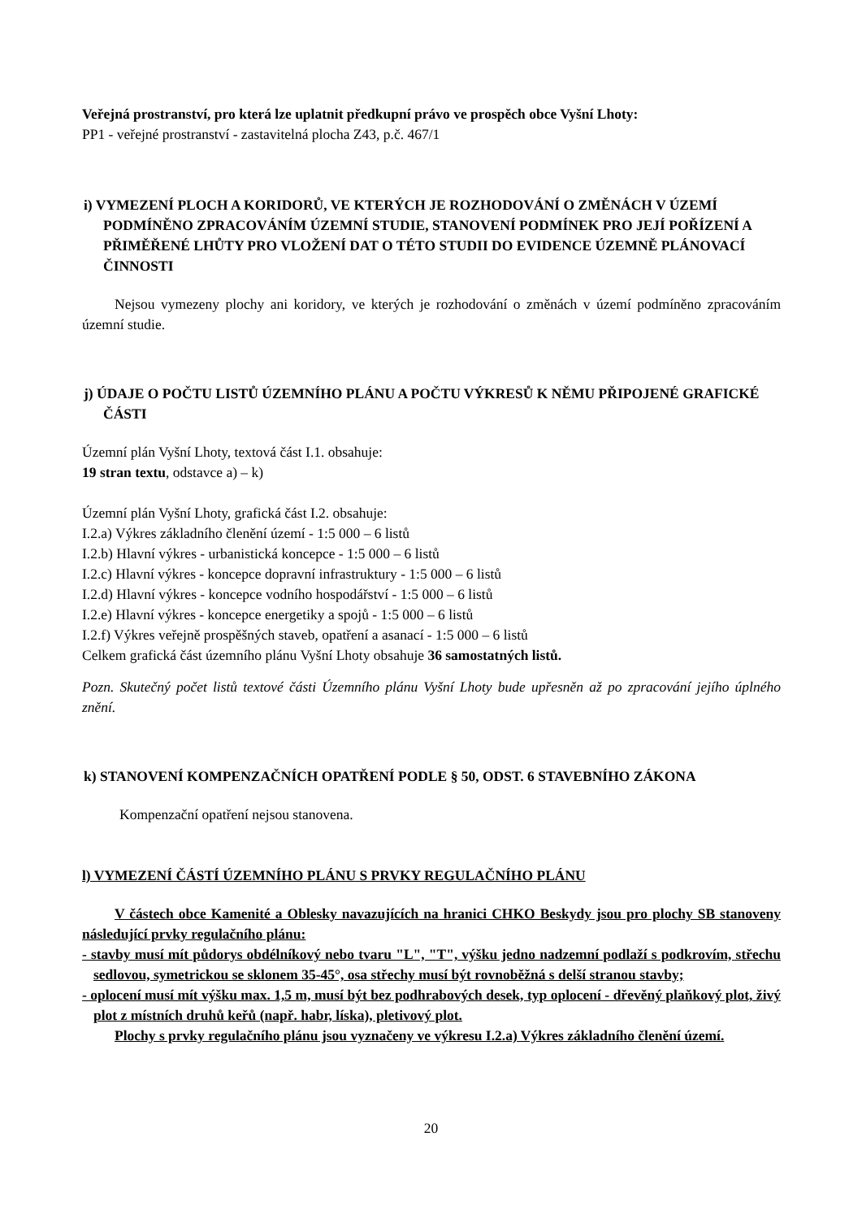Veřejná prostranství, pro která lze uplatnit předkupní právo ve prospěch obce Vyšní Lhoty:
PP1 - veřejné prostranství - zastavitelná plocha Z43, p.č. 467/1
i) VYMEZENÍ PLOCH A KORIDORŮ, VE KTERÝCH JE ROZHODOVÁNÍ O ZMĚNÁCH V ÚZEMÍ PODMÍNĚNO ZPRACOVÁNÍM ÚZEMNÍ STUDIE, STANOVENÍ PODMÍNEK PRO JEJÍ POŘÍZENÍ A PŘIMĚŘENÉ LHŮTY PRO VLOŽENÍ DAT O TÉTO STUDII DO EVIDENCE ÚZEMNĚ PLÁNOVACÍ ČINNOSTI
Nejsou vymezeny plochy ani koridory, ve kterých je rozhodování o změnách v území podmíněno zpracováním územní studie.
j) ÚDAJE O POČTU LISTŮ ÚZEMNÍHO PLÁNU A POČTU VÝKRESŮ K NĚMU PŘIPOJENÉ GRAFICKÉ ČÁSTI
Územní plán Vyšní Lhoty, textová část I.1. obsahuje:
19 stran textu, odstavce a) – k)
Územní plán Vyšní Lhoty, grafická část I.2. obsahuje:
I.2.a) Výkres základního členění území - 1:5 000 – 6 listů
I.2.b) Hlavní výkres - urbanistická koncepce - 1:5 000 – 6 listů
I.2.c) Hlavní výkres - koncepce dopravní infrastruktury - 1:5 000 – 6 listů
I.2.d) Hlavní výkres - koncepce vodního hospodářství - 1:5 000 – 6 listů
I.2.e) Hlavní výkres - koncepce energetiky a spojů - 1:5 000 – 6 listů
I.2.f) Výkres veřejně prospěšných staveb, opatření a asanací - 1:5 000 – 6 listů
Celkem grafická část územního plánu Vyšní Lhoty obsahuje 36 samostatných listů.
Pozn. Skutečný počet listů textové části Územního plánu Vyšní Lhoty bude upřesněn až po zpracování jejího úplného znění.
k) STANOVENÍ KOMPENZAČNÍCH OPATŘENÍ PODLE § 50, ODST. 6 STAVEBNÍHO ZÁKONA
Kompenzační opatření nejsou stanovena.
l) VYMEZENÍ ČÁSTÍ ÚZEMNÍHO PLÁNU S PRVKY REGULAČNÍHO PLÁNU
V částech obce Kamenité a Oblesky navazujících na hranici CHKO Beskydy jsou pro plochy SB stanoveny následující prvky regulačního plánu:
- stavby musí mít půdorys obdélníkový nebo tvaru "L", "T", výšku jedno nadzemní podlaží s podkrovím, střechu sedlovou, symetrickou se sklonem 35-45°, osa střechy musí být rovnoběžná s delší stranou stavby;
- oplocení musí mít výšku max. 1,5 m, musí být bez podhrabových desek, typ oplocení - dřevěný plaňkový plot, živý plot z místních druhů keřů (např. habr, líska), pletivový plot.
Plochy s prvky regulačního plánu jsou vyznačeny ve výkresu I.2.a) Výkres základního členění území.
20